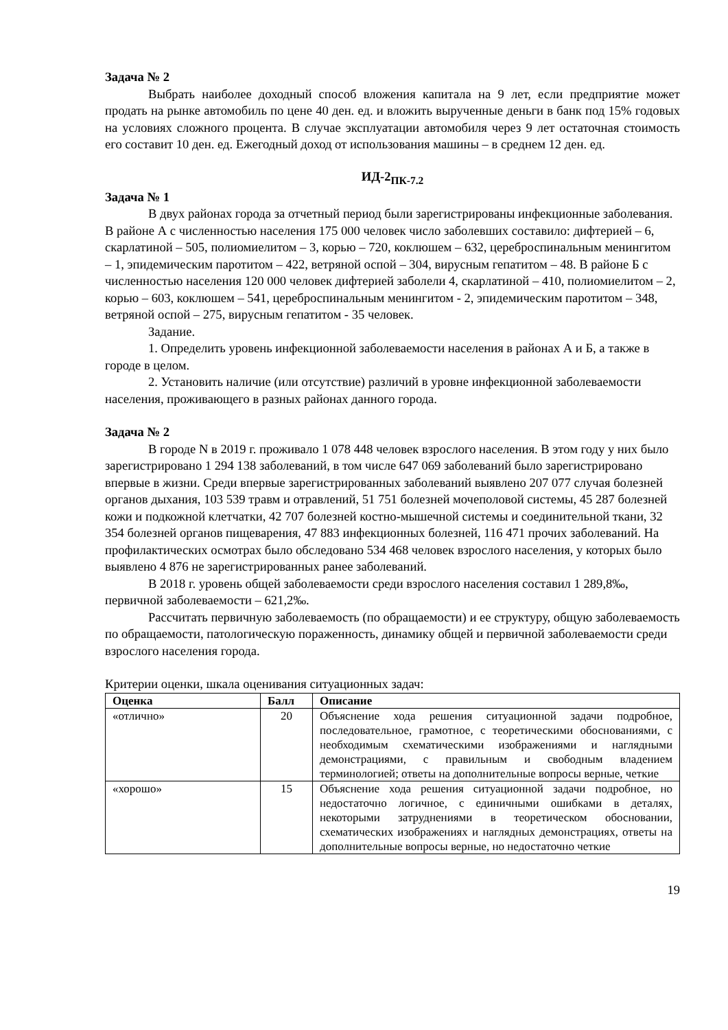Задача № 2
Выбрать наиболее доходный способ вложения капитала на 9 лет, если предприятие может продать на рынке автомобиль по цене 40 ден. ед. и вложить вырученные деньги в банк под 15% годовых на условиях сложного процента. В случае эксплуатации автомобиля через 9 лет остаточная стоимость его составит 10 ден. ед. Ежегодный доход от использования машины – в среднем 12 ден. ед.
ИД-2<sub>ПК-7.2</sub>
Задача № 1
В двух районах города за отчетный период были зарегистрированы инфекционные заболевания. В районе А с численностью населения 175 000 человек число заболевших составило: дифтерией – 6, скарлатиной – 505, полиомиелитом – 3, корью – 720, коклюшем – 632, цереброспинальным менингитом – 1, эпидемическим паротитом – 422, ветряной оспой – 304, вирусным гепатитом – 48. В районе Б с численностью населения 120 000 человек дифтерией заболели 4, скарлатиной – 410, полиомиелитом – 2, корью – 603, коклюшем – 541, цереброспинальным менингитом - 2, эпидемическим паротитом – 348, ветряной оспой – 275, вирусным гепатитом - 35 человек.
Задание.
1. Определить уровень инфекционной заболеваемости населения в районах А и Б, а также в городе в целом.
2. Установить наличие (или отсутствие) различий в уровне инфекционной заболеваемости населения, проживающего в разных районах данного города.
Задача № 2
В городе N в 2019 г. проживало 1 078 448 человек взрослого населения. В этом году у них было зарегистрировано 1 294 138 заболеваний, в том числе 647 069 заболеваний было зарегистрировано впервые в жизни. Среди впервые зарегистрированных заболеваний выявлено 207 077 случая болезней органов дыхания, 103 539 травм и отравлений, 51 751 болезней мочеполовой системы, 45 287 болезней кожи и подкожной клетчатки, 42 707 болезней костно-мышечной системы и соединительной ткани, 32 354 болезней органов пищеварения, 47 883 инфекционных болезней, 116 471 прочих заболеваний. На профилактических осмотрах было обследовано 534 468 человек взрослого населения, у которых было выявлено 4 876 не зарегистрированных ранее заболеваний.
В 2018 г. уровень общей заболеваемости среди взрослого населения составил 1 289,8‰, первичной заболеваемости – 621,2‰.
Рассчитать первичную заболеваемость (по обращаемости) и ее структуру, общую заболеваемость по обращаемости, патологическую пораженность, динамику общей и первичной заболеваемости среди взрослого населения города.
Критерии оценки, шкала оценивания ситуационных задач:
| Оценка | Балл | Описание |
| --- | --- | --- |
| «отлично» | 20 | Объяснение хода решения ситуационной задачи подробное, последовательное, грамотное, с теоретическими обоснованиями, с необходимым схематическими изображениями и наглядными демонстрациями, с правильным и свободным владением терминологией; ответы на дополнительные вопросы верные, четкие |
| «хорошо» | 15 | Объяснение хода решения ситуационной задачи подробное, но недостаточно логичное, с единичными ошибками в деталях, некоторыми затруднениями в теоретическом обосновании, схематических изображениях и наглядных демонстрациях, ответы на дополнительные вопросы верные, но недостаточно четкие |
19